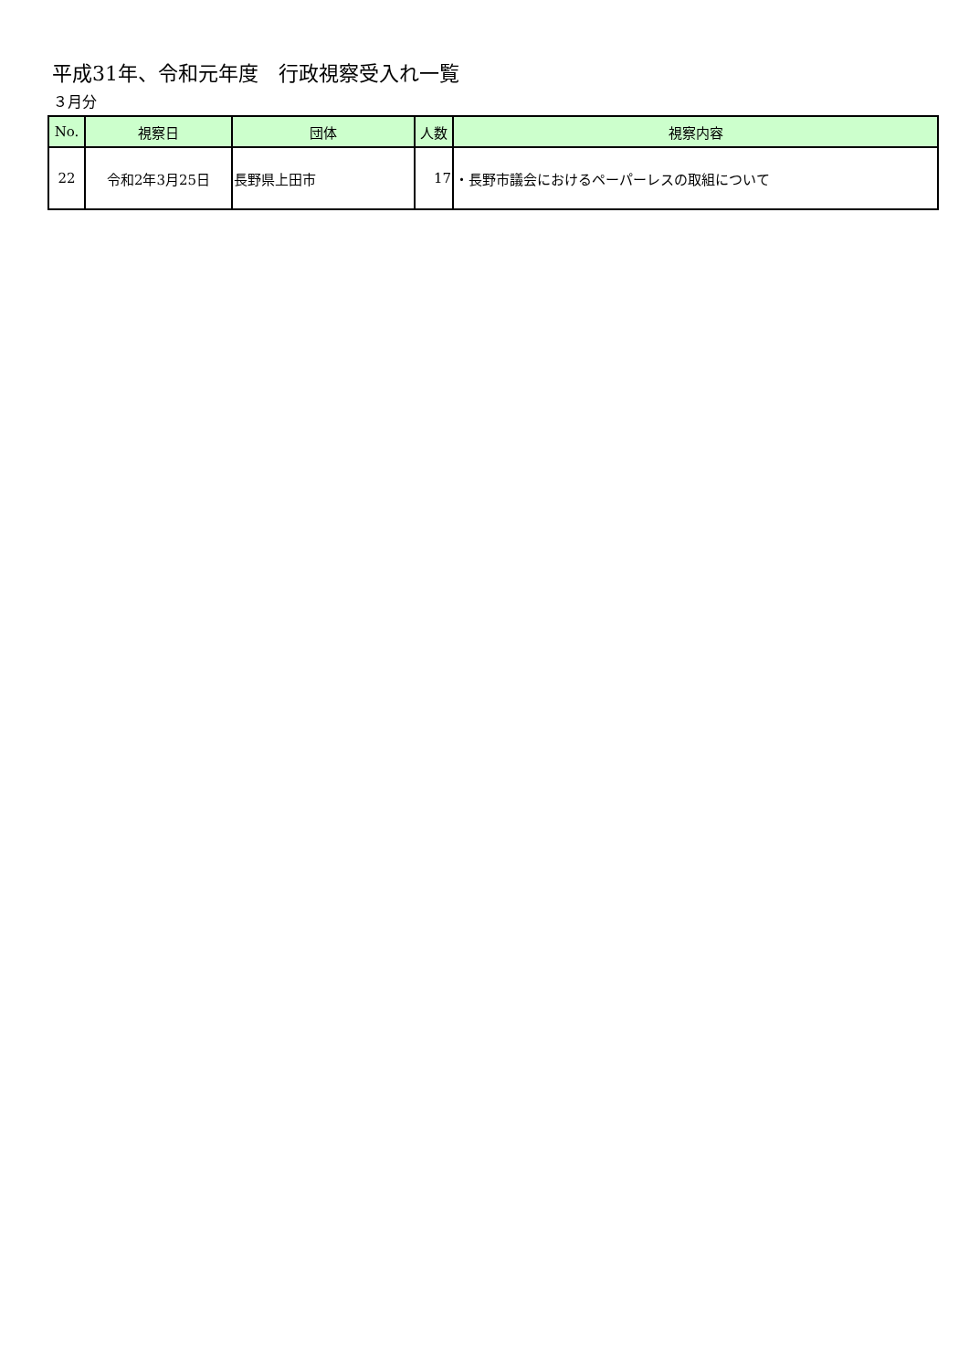平成31年、令和元年度　行政視察受入れ一覧
３月分
| No. | 視察日 | 団体 | 人数 | 視察内容 |
| --- | --- | --- | --- | --- |
| 22 | 令和2年3月25日 | 長野県上田市 | 17 | ・長野市議会におけるペーパーレスの取組について |